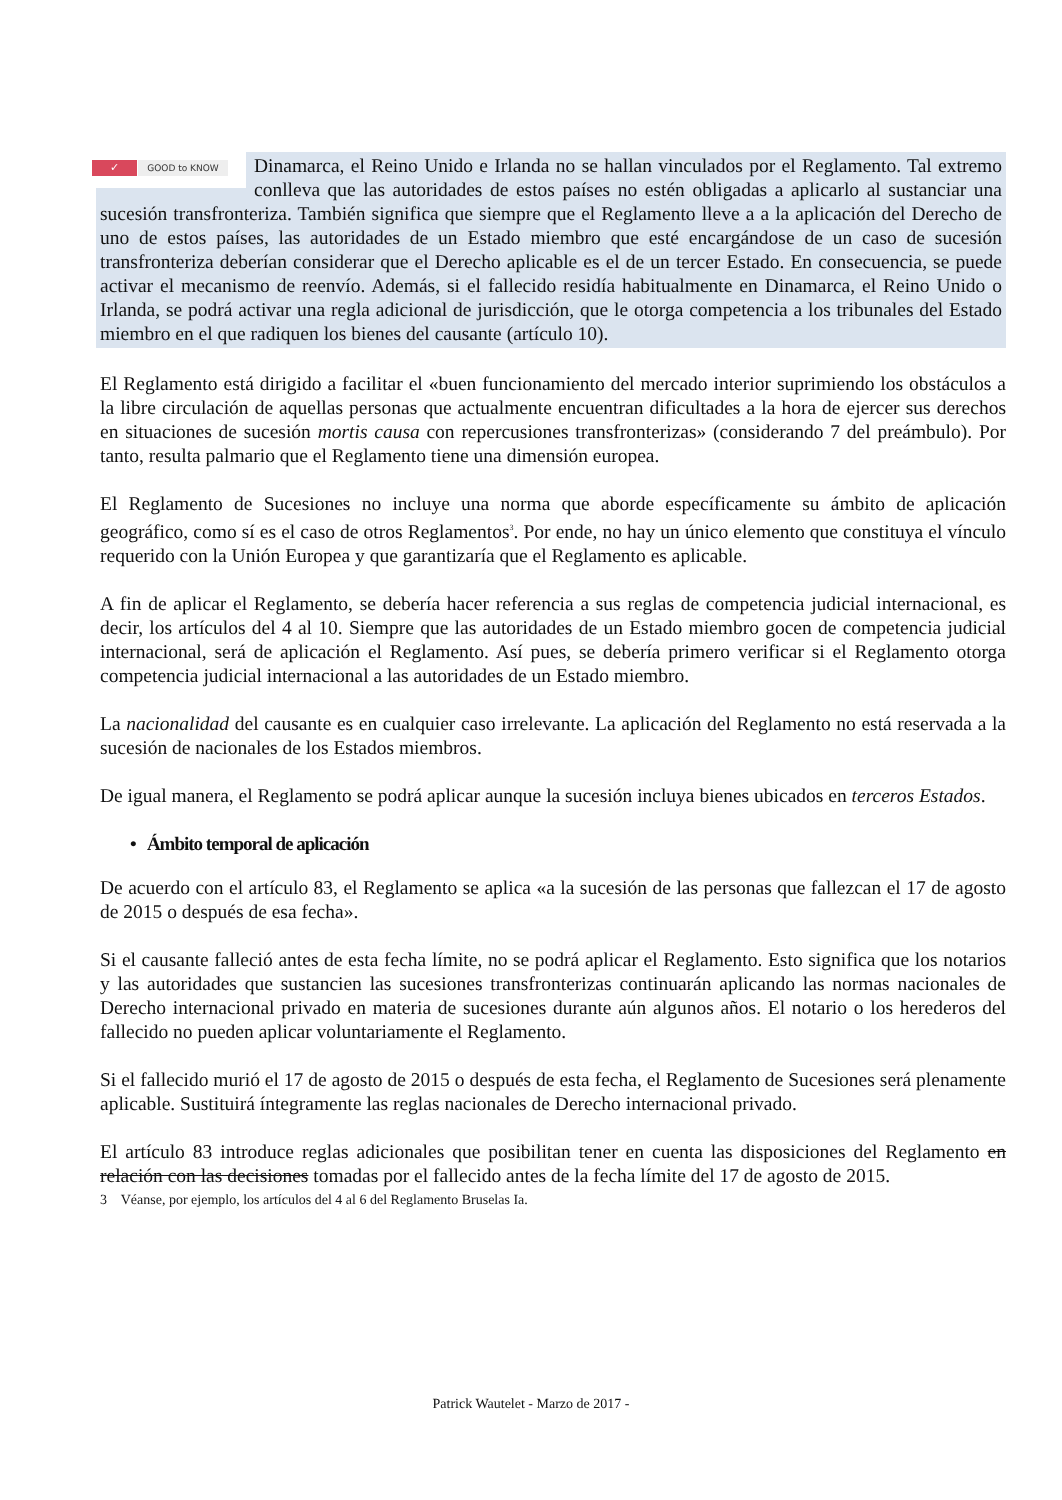✓ GOOD to KNOW
Dinamarca, el Reino Unido e Irlanda no se hallan vinculados por el Reglamento. Tal extremo conlleva que las autoridades de estos países no estén obligadas a aplicarlo al sustanciar una sucesión transfronteriza. También significa que siempre que el Reglamento lleve a a la aplicación del Derecho de uno de estos países, las autoridades de un Estado miembro que esté encargándose de un caso de sucesión transfronteriza deberían considerar que el Derecho aplicable es el de un tercer Estado. En consecuencia, se puede activar el mecanismo de reenvío. Además, si el fallecido residía habitualmente en Dinamarca, el Reino Unido o Irlanda, se podrá activar una regla adicional de jurisdicción, que le otorga competencia a los tribunales del Estado miembro en el que radiquen los bienes del causante (artículo 10).
El Reglamento está dirigido a facilitar el «buen funcionamiento del mercado interior suprimiendo los obstáculos a la libre circulación de aquellas personas que actualmente encuentran dificultades a la hora de ejercer sus derechos en situaciones de sucesión mortis causa con repercusiones transfronterizas» (considerando 7 del preámbulo). Por tanto, resulta palmario que el Reglamento tiene una dimensión europea.
El Reglamento de Sucesiones no incluye una norma que aborde específicamente su ámbito de aplicación geográfico, como sí es el caso de otros Reglamentos<sup>3</sup>. Por ende, no hay un único elemento que constituya el vínculo requerido con la Unión Europea y que garantizaría que el Reglamento es aplicable.
A fin de aplicar el Reglamento, se debería hacer referencia a sus reglas de competencia judicial internacional, es decir, los artículos del 4 al 10. Siempre que las autoridades de un Estado miembro gocen de competencia judicial internacional, será de aplicación el Reglamento. Así pues, se debería primero verificar si el Reglamento otorga competencia judicial internacional a las autoridades de un Estado miembro.
La nacionalidad del causante es en cualquier caso irrelevante. La aplicación del Reglamento no está reservada a la sucesión de nacionales de los Estados miembros.
De igual manera, el Reglamento se podrá aplicar aunque la sucesión incluya bienes ubicados en terceros Estados.
• Ámbito temporal de aplicación
De acuerdo con el artículo 83, el Reglamento se aplica «a la sucesión de las personas que fallezcan el 17 de agosto de 2015 o después de esa fecha».
Si el causante falleció antes de esta fecha límite, no se podrá aplicar el Reglamento. Esto significa que los notarios y las autoridades que sustancien las sucesiones transfronterizas continuarán aplicando las normas nacionales de Derecho internacional privado en materia de sucesiones durante aún algunos años. El notario o los herederos del fallecido no pueden aplicar voluntariamente el Reglamento.
Si el fallecido murió el 17 de agosto de 2015 o después de esta fecha, el Reglamento de Sucesiones será plenamente aplicable. Sustituirá íntegramente las reglas nacionales de Derecho internacional privado.
El artículo 83 introduce reglas adicionales que posibilitan tener en cuenta las disposiciones del Reglamento en relación con las decisiones tomadas por el fallecido antes de la fecha límite del 17 de agosto de 2015.
3 Véanse, por ejemplo, los artículos del 4 al 6 del Reglamento Bruselas Ia.
Patrick Wautelet - Marzo de 2017 -